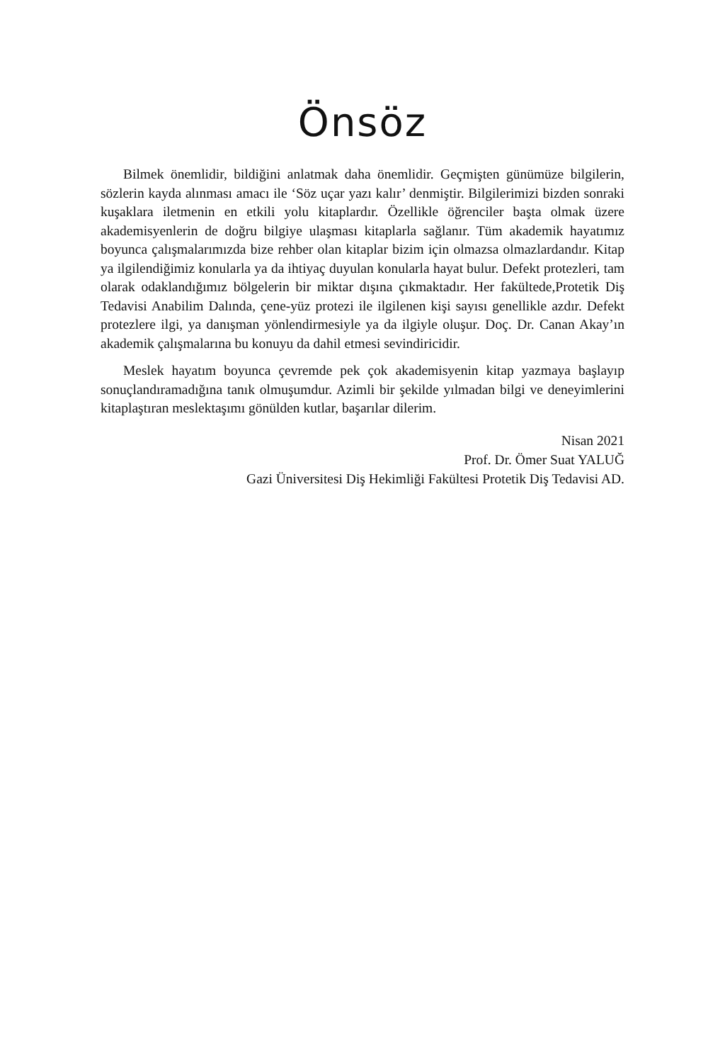Önsöz
Bilmek önemlidir, bildiğini anlatmak daha önemlidir. Geçmişten günümüze bilgilerin, sözlerin kayda alınması amacı ile ‘Söz uçar yazı kalır’ denmiştir. Bilgilerimizi bizden sonraki kuşaklara iletmenin en etkili yolu kitaplardır. Özellikle öğrenciler başta olmak üzere akademisyenlerin de doğru bilgiye ulaşması kitaplarla sağlanır. Tüm akademik hayatımız boyunca çalışmalarımızda bize rehber olan kitaplar bizim için olmazsa olmazlardandır. Kitap ya ilgilendiğimiz konularla ya da ihtiyaç duyulan konularla hayat bulur. Defekt protezleri, tam olarak odaklandığımız bölgelerin bir miktar dışına çıkmaktadır. Her fakültede,Protetik Diş Tedavisi Anabilim Dalında, çene-yüz protezi ile ilgilenen kişi sayısı genellikle azdır. Defekt protezlere ilgi, ya danışman yönlendirmesiyle ya da ilgiyle oluşur. Doç. Dr. Canan Akay’ın akademik çalışmalarına bu konuyu da dahil etmesi sevindiricidir.
Meslek hayatım boyunca çevremde pek çok akademisyenin kitap yazmaya başlayıp sonuçlandıramadığına tanık olmuşumdur. Azimli bir şekilde yılmadan bilgi ve deneyimlerini kitaplaştıran meslektaşımı gönülden kutlar, başarılar dilerim.
Nisan 2021
Prof. Dr. Ömer Suat YALUĞ
Gazi Üniversitesi Diş Hekimliği Fakültesi Protetik Diş Tedavisi AD.